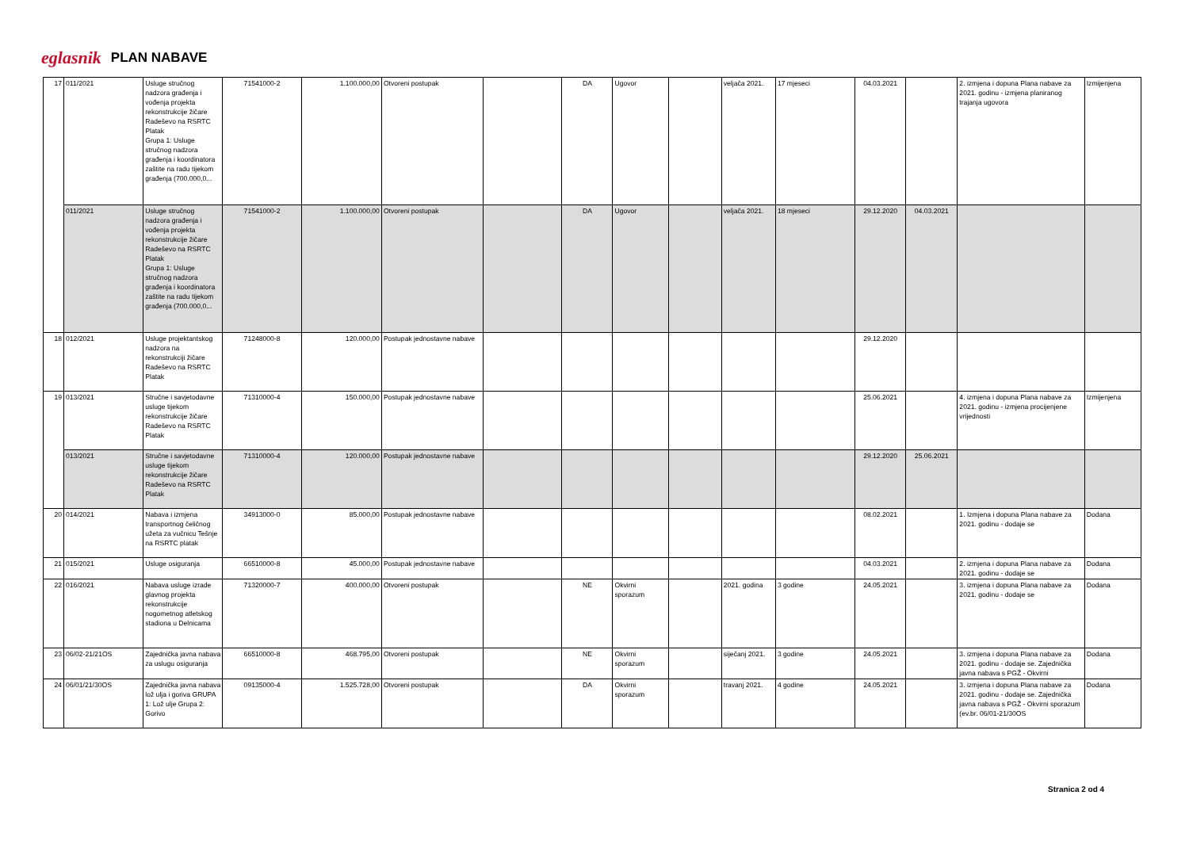eglasnik PLAN NABAVE
| 17 | 011/2021 | Usluge stručnog nadzora građenja i vođenja projekta rekonstrukcije žičare Radeševo na RSRTC Platak Grupa 1: Usluge stručnog nadzora građenja i koordinatora zaštite na radu tijekom građenja (700.000,0... | 71541000-2 | 1.100.000,00 | Otvoreni postupak | | DA | Ugovor | | veljača 2021. | 17 mjeseci | 04.03.2021 | | 2. izmjena i dopuna Plana nabave za 2021. godinu - izmjena planiranog trajanja ugovora | Izmijenjena |
| | 011/2021 | Usluge stručnog nadzora građenja i vođenja projekta rekonstrukcije žičare Radeševo na RSRTC Platak Grupa 1: Usluge stručnog nadzora građenja i koordinatora zaštite na radu tijekom građenja (700.000,0... | 71541000-2 | 1.100.000,00 | Otvoreni postupak | | DA | Ugovor | | veljača 2021. | 18 mjeseci | 29.12.2020 | 04.03.2021 | | |
| 18 | 012/2021 | Usluge projektantskog nadzora na rekonstrukciji žičare Radeševo na RSRTC Platak | 71248000-8 | 120.000,00 | Postupak jednostavne nabave | | | | | | | 29.12.2020 | | | |
| 19 | 013/2021 | Stručne i savjetodavne usluge tijekom rekonstrukcije žičare Radeševo na RSRTC Platak | 71310000-4 | 150.000,00 | Postupak jednostavne nabave | | | | | | | 25.06.2021 | | 4. izmjena i dopuna Plana nabave za 2021. godinu - izmjena procijenjene vrijednosti | Izmijenjena |
| | 013/2021 | Stručne i savjetodavne usluge tijekom rekonstrukcije žičare Radeševo na RSRTC Platak | 71310000-4 | 120.000,00 | Postupak jednostavne nabave | | | | | | | 29.12.2020 | 25.06.2021 | | |
| 20 | 014/2021 | Nabava i izmjena transportnog čeličnog užeta za vučnicu Tešnje na RSRTC platak | 34913000-0 | 85.000,00 | Postupak jednostavne nabave | | | | | | | 08.02.2021 | | 1. Izmjena i dopuna Plana nabave za 2021. godinu - dodaje se | Dodana |
| 21 | 015/2021 | Usluge osiguranja | 66510000-8 | 45.000,00 | Postupak jednostavne nabave | | | | | | | 04.03.2021 | | 2. izmjena i dopuna Plana nabave za 2021. godinu - dodaje se | Dodana |
| 22 | 016/2021 | Nabava usluge izrade glavnog projekta rekonstrukcije nogometnog atletskog stadiona u Delnicama | 71320000-7 | 400.000,00 | Otvoreni postupak | | NE | Okvirni sporazum | | 2021. godina | 3 godine | 24.05.2021 | | 3. izmjena i dopuna Plana nabave za 2021. godinu - dodaje se | Dodana |
| 23 | 06/02-21/21OS | Zajednička javna nabava za uslugu osiguranja | 66510000-8 | 468.795,00 | Otvoreni postupak | | NE | Okvirni sporazum | | siječanj 2021. | 3 godine | 24.05.2021 | | 3. izmjena i dopuna Plana nabave za 2021. godinu - dodaje se. Zajednička javna nabava s PGŽ - Okvirni | Dodana |
| 24 | 06/01/21/30OS | Zajednička javna nabava lož ulja i goriva GRUPA 1: Lož ulje Grupa 2: Gorivo | 09135000-4 | 1.525.728,00 | Otvoreni postupak | | DA | Okvirni sporazum | | travanj 2021. | 4 godine | 24.05.2021 | | 3. izmjena i dopuna Plana nabave za 2021. godinu - dodaje se. Zajednička javna nabava s PGŽ - Okvirni sporazum (ev.br. 06/01-21/30OS | Dodana |
Stranica 2 od 4